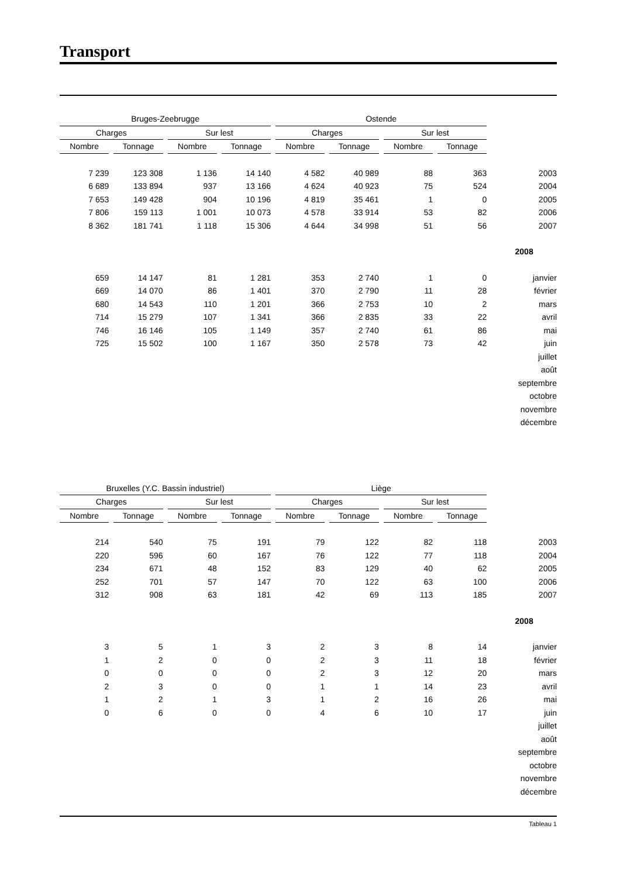Transport
| Bruges-Zeebrugge | | | | Ostende | | | | |
| --- | --- | --- | --- | --- | --- | --- | --- | --- |
| Charges | | Sur lest | | Charges | | Sur lest | | |
| Nombre | Tonnage | Nombre | Tonnage | Nombre | Tonnage | Nombre | Tonnage | |
| 7 239 | 123 308 | 1 136 | 14 140 | 4 582 | 40 989 | 88 | 363 | 2003 |
| 6 689 | 133 894 | 937 | 13 166 | 4 624 | 40 923 | 75 | 524 | 2004 |
| 7 653 | 149 428 | 904 | 10 196 | 4 819 | 35 461 | 1 | 0 | 2005 |
| 7 806 | 159 113 | 1 001 | 10 073 | 4 578 | 33 914 | 53 | 82 | 2006 |
| 8 362 | 181 741 | 1 118 | 15 306 | 4 644 | 34 998 | 51 | 56 | 2007 |
| | | | | | | | | 2008 |
| 659 | 14 147 | 81 | 1 281 | 353 | 2 740 | 1 | 0 | janvier |
| 669 | 14 070 | 86 | 1 401 | 370 | 2 790 | 11 | 28 | février |
| 680 | 14 543 | 110 | 1 201 | 366 | 2 753 | 10 | 2 | mars |
| 714 | 15 279 | 107 | 1 341 | 366 | 2 835 | 33 | 22 | avril |
| 746 | 16 146 | 105 | 1 149 | 357 | 2 740 | 61 | 86 | mai |
| 725 | 15 502 | 100 | 1 167 | 350 | 2 578 | 73 | 42 | juin |
| | | | | | | | | juillet |
| | | | | | | | | août |
| | | | | | | | | septembre |
| | | | | | | | | octobre |
| | | | | | | | | novembre |
| | | | | | | | | décembre |
| Bruxelles (Y.C. Bassin industriel) | | | | Liège | | | | |
| --- | --- | --- | --- | --- | --- | --- | --- | --- |
| Charges | | Sur lest | | Charges | | Sur lest | | |
| Nombre | Tonnage | Nombre | Tonnage | Nombre | Tonnage | Nombre | Tonnage | |
| 214 | 540 | 75 | 191 | 79 | 122 | 82 | 118 | 2003 |
| 220 | 596 | 60 | 167 | 76 | 122 | 77 | 118 | 2004 |
| 234 | 671 | 48 | 152 | 83 | 129 | 40 | 62 | 2005 |
| 252 | 701 | 57 | 147 | 70 | 122 | 63 | 100 | 2006 |
| 312 | 908 | 63 | 181 | 42 | 69 | 113 | 185 | 2007 |
| | | | | | | | | 2008 |
| 3 | 5 | 1 | 3 | 2 | 3 | 8 | 14 | janvier |
| 1 | 2 | 0 | 0 | 2 | 3 | 11 | 18 | février |
| 0 | 0 | 0 | 0 | 2 | 3 | 12 | 20 | mars |
| 2 | 3 | 0 | 0 | 1 | 1 | 14 | 23 | avril |
| 1 | 2 | 1 | 3 | 1 | 2 | 16 | 26 | mai |
| 0 | 6 | 0 | 0 | 4 | 6 | 10 | 17 | juin |
| | | | | | | | | juillet |
| | | | | | | | | août |
| | | | | | | | | septembre |
| | | | | | | | | octobre |
| | | | | | | | | novembre |
| | | | | | | | | décembre |
Tableau 1